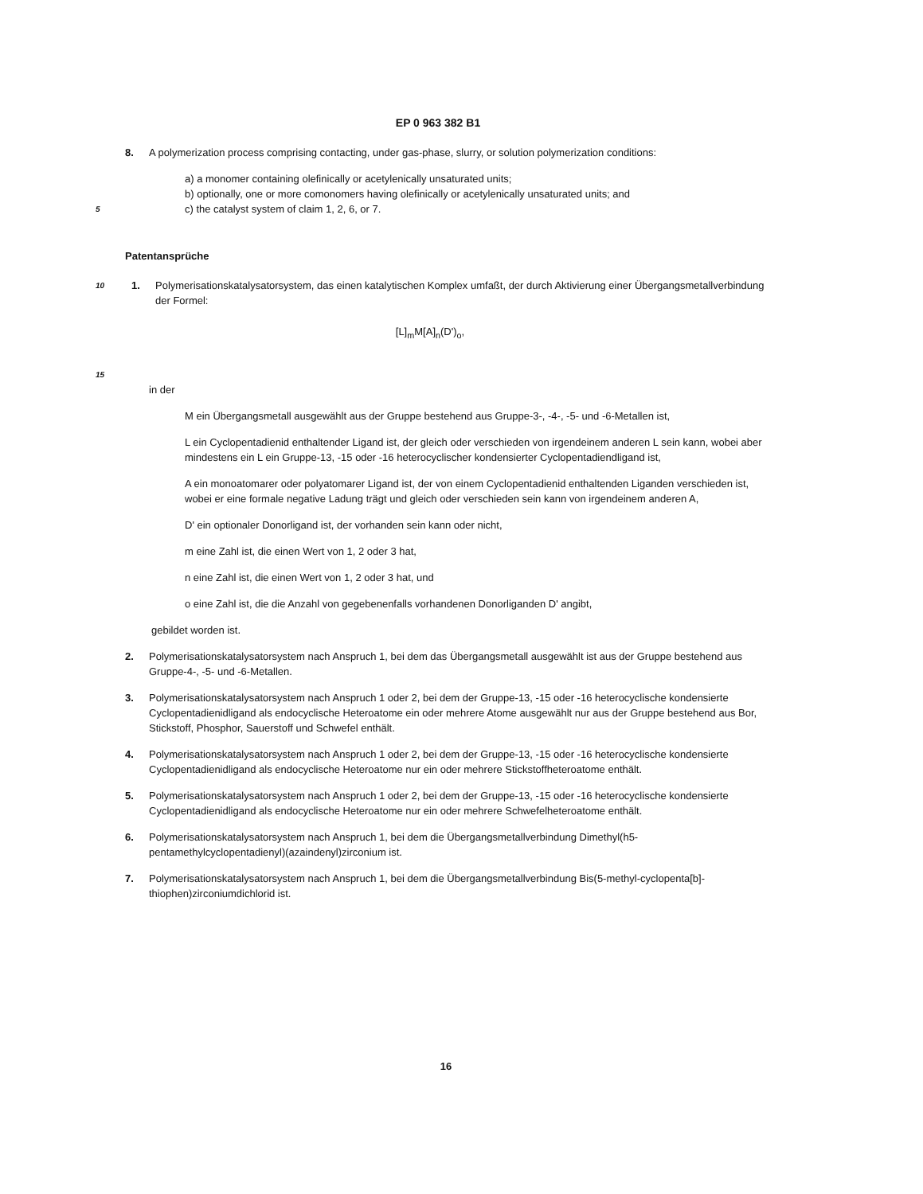EP 0 963 382 B1
8. A polymerization process comprising contacting, under gas-phase, slurry, or solution polymerization conditions:
a) a monomer containing olefinically or acetylenically unsaturated units;
b) optionally, one or more comonomers having olefinically or acetylenically unsaturated units; and
5 c) the catalyst system of claim 1, 2, 6, or 7.
Patentansprüche
10
1. Polymerisationskatalysatorsystem, das einen katalytischen Komplex umfaßt, der durch Aktivierung einer Übergangsmetallverbindung der Formel:
[L]<sub>m</sub>M[A]<sub>n</sub>(D')<sub>o</sub>,
15
in der
M ein Übergangsmetall ausgewählt aus der Gruppe bestehend aus Gruppe-3-, -4-, -5- und -6-Metallen ist,
L ein Cyclopentadienid enthaltender Ligand ist, der gleich oder verschieden von irgendeinem anderen L sein kann, wobei aber mindestens ein L ein Gruppe-13, -15 oder -16 heterocyclischer kondensierter Cyclopentadiendligand ist,
A ein monoatomarer oder polyatomarer Ligand ist, der von einem Cyclopentadienid enthaltenden Liganden verschieden ist, wobei er eine formale negative Ladung trägt und gleich oder verschieden sein kann von irgendeinem anderen A,
D' ein optionaler Donorligand ist, der vorhanden sein kann oder nicht,
m eine Zahl ist, die einen Wert von 1, 2 oder 3 hat,
n eine Zahl ist, die einen Wert von 1, 2 oder 3 hat, und
o eine Zahl ist, die die Anzahl von gegebenenfalls vorhandenen Donorliganden D' angibt,
gebildet worden ist.
2. Polymerisationskatalysatorsystem nach Anspruch 1, bei dem das Übergangsmetall ausgewählt ist aus der Gruppe bestehend aus Gruppe-4-, -5- und -6-Metallen.
3. Polymerisationskatalysatorsystem nach Anspruch 1 oder 2, bei dem der Gruppe-13, -15 oder -16 heterocyclische kondensierte Cyclopentadienidligand als endocyclische Heteroatome ein oder mehrere Atome ausgewählt nur aus der Gruppe bestehend aus Bor, Stickstoff, Phosphor, Sauerstoff und Schwefel enthält.
4. Polymerisationskatalysatorsystem nach Anspruch 1 oder 2, bei dem der Gruppe-13, -15 oder -16 heterocyclische kondensierte Cyclopentadienidligand als endocyclische Heteroatome nur ein oder mehrere Stickstoffheteroatome enthält.
5. Polymerisationskatalysatorsystem nach Anspruch 1 oder 2, bei dem der Gruppe-13, -15 oder -16 heterocyclische kondensierte Cyclopentadienidligand als endocyclische Heteroatome nur ein oder mehrere Schwefelheteroatome enthält.
6. Polymerisationskatalysatorsystem nach Anspruch 1, bei dem die Übergangsmetallverbindung Dimethyl(h5-pentamethylcyclopentadienyl)(azaindenyl)zirconium ist.
7. Polymerisationskatalysatorsystem nach Anspruch 1, bei dem die Übergangsmetallverbindung Bis(5-methyl-cyclopenta[b]-thiophen)zirconiumdichlorid ist.
16